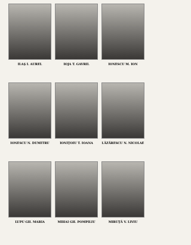ILAŞ I. AUREL
IOJA T. GAVRIL
IONESCU M. ION
IONESCU N. DUMITRU
IONIŢOIU T. IOANA
LĂZĂRESCU N. NICOLAE
LUPU GH. MARIA
MIHAI GH. POMPILIU
MIRUŢĂ V. LIVIU